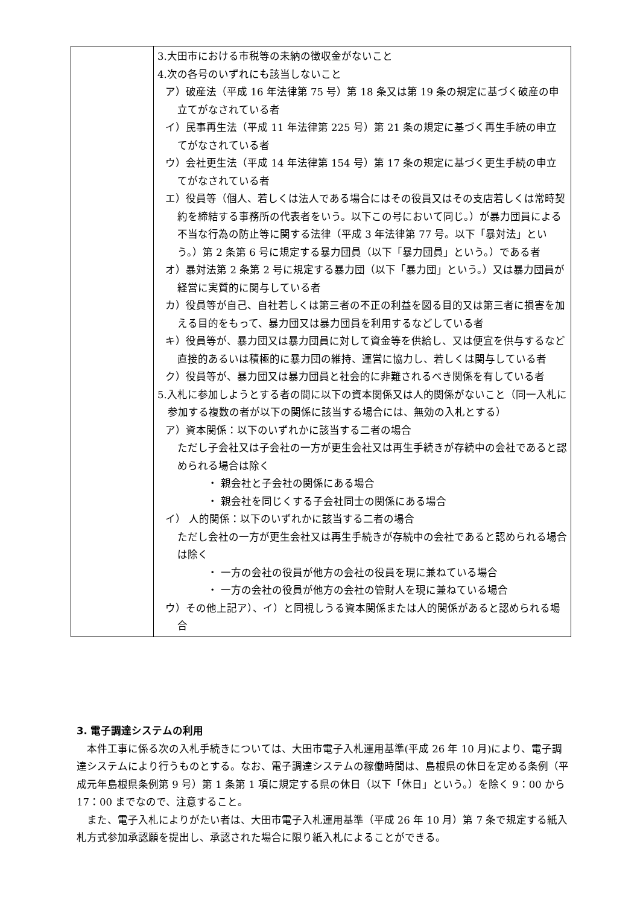| | 3.大田市における市税等の未納の徴収金がないこと 4.次の各号のいずれにも該当しないこと ア）破産法（平成 16 年法律第 75 号）第 18 条又は第 19 条の規定に基づく破産の申立てがなされている者 イ）民事再生法（平成 11 年法律第 225 号）第 21 条の規定に基づく再生手続の申立てがなされている者 ウ）会社更生法（平成 14 年法律第 154 号）第 17 条の規定に基づく更生手続の申立てがなされている者 エ）役員等（個人、若しくは法人である場合にはその役員又はその支店若しくは常時契約を締結する事務所の代表者をいう。以下この号において同じ。）が暴力団員による不当な行為の防止等に関する法律（平成 3 年法律第 77 号。以下「暴対法」という。）第 2 条第 6 号に規定する暴力団員（以下「暴力団員」という。）である者 オ）暴対法第 2 条第 2 号に規定する暴力団（以下「暴力団」という。）又は暴力団員が経営に実質的に関与している者 カ）役員等が自己、自社若しくは第三者の不正の利益を図る目的又は第三者に損害を加える目的をもって、暴力団又は暴力団員を利用するなどしている者 キ）役員等が、暴力団又は暴力団員に対して資金等を供給し、又は便宜を供与するなど直接的あるいは積極的に暴力団の維持、運営に協力し、若しくは関与している者 ク）役員等が、暴力団又は暴力団員と社会的に非難されるべき関係を有している者 5.入札に参加しようとする者の間に以下の資本関係又は人的関係がないこと（同一入札に参加する複数の者が以下の関係に該当する場合には、無効の入札とする） ア）資本関係：以下のいずれかに該当する二者の場合 ただし子会社又は子会社の一方が更生会社又は再生手続きが存続中の会社であると認められる場合は除く ・ 親会社と子会社の関係にある場合 ・ 親会社を同じくする子会社同士の関係にある場合 イ） 人的関係：以下のいずれかに該当する二者の場合 ただし会社の一方が更生会社又は再生手続きが存続中の会社であると認められる場合は除く ・ 一方の会社の役員が他方の会社の役員を現に兼ねている場合 ・ 一方の会社の役員が他方の会社の管財人を現に兼ねている場合 ウ）その他上記ア）、イ）と同視しうる資本関係または人的関係があると認められる場合 |
3. 電子調達システムの利用
本件工事に係る次の入札手続きについては、大田市電子入札運用基準(平成 26 年 10 月)により、電子調達システムにより行うものとする。なお、電子調達システムの稼働時間は、島根県の休日を定める条例（平成元年島根県条例第 9 号）第 1 条第 1 項に規定する県の休日（以下「休日」という。）を除く 9：00 から 17：00 までなので、注意すること。
また、電子入札によりがたい者は、大田市電子入札運用基準（平成 26 年 10 月）第 7 条で規定する紙入札方式参加承認願を提出し、承認された場合に限り紙入札によることができる。